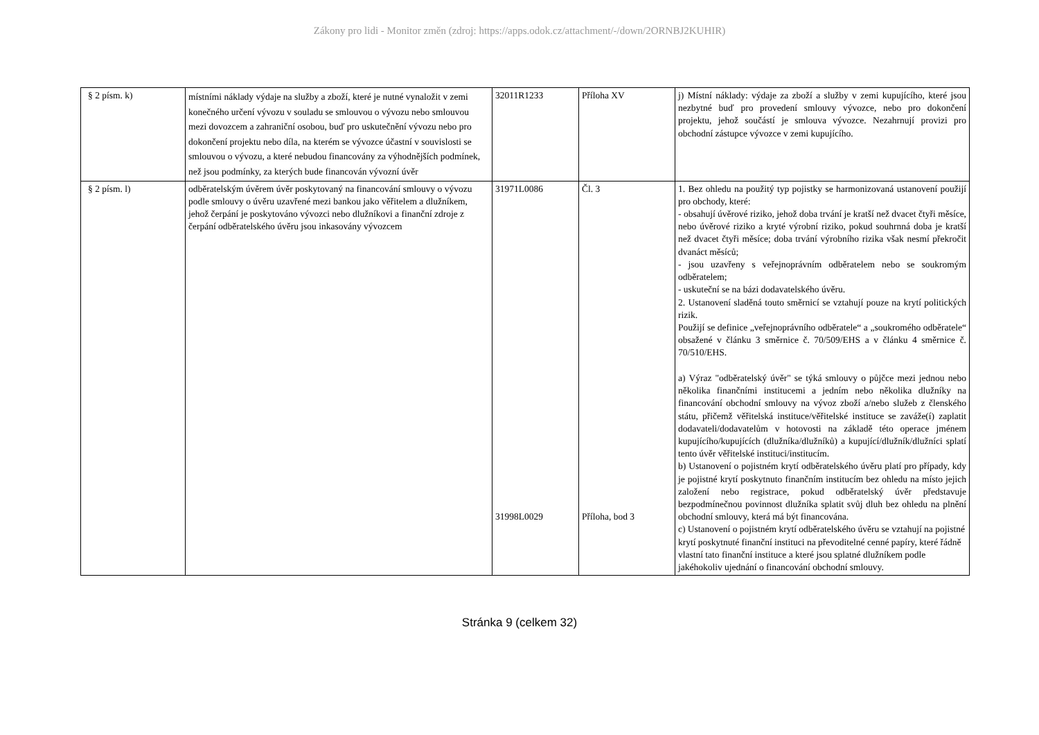Zákony pro lidi - Monitor změn (zdroj: https://apps.odok.cz/attachment/-/down/2ORNBJ2KUHIR)
| § 2 písm. k) | místními náklady výdaje na služby a zboží, které je nutné vynaložit v zemi konečného určení vývozu v souladu se smlouvou o vývozu nebo smlouvou mezi dovozcem a zahraniční osobou, buď pro uskutečnění vývozu nebo pro dokončení projektu nebo díla, na kterém se vývozce účastní v souvislosti se smlouvou o vývozu, a které nebudou financovány za výhodnějších podmínek, než jsou podmínky, za kterých bude financován vývozní úvěr | 32011R1233 | Příloha XV | j) Místní náklady: výdaje za zboží a služby v zemi kupujícího, které jsou nezbytné buď pro provedení smlouvy vývozce, nebo pro dokončení projektu, jehož součástí je smlouva vývozce. Nezahrnují provizi pro obchodní zástupce vývozce v zemi kupujícího. |
| § 2 písm. l) | odběratelským úvěrem úvěr poskytovaný na financování smlouvy o vývozu podle smlouvy o úvěru uzavřené mezi bankou jako věřitelem a dlužníkem, jehož čerpání je poskytováno vývozci nebo dlužníkovi a finanční zdroje z čerpání odběratelského úvěru jsou inkasovány vývozcem | 31971L0086 31998L0029 | Čl. 3 Příloha, bod 3 | 1. Bez ohledu na použitý typ pojistky se harmonizovaná ustanovení použijí pro obchody, které: - obsahují úvěrové riziko, jehož doba trvání je kratší než dvacet čtyři měsíce, nebo úvěrové riziko a kryté výrobní riziko, pokud souhrnná doba je kratší než dvacet čtyři měsíce; doba trvání výrobního rizika však nesmí překročit dvanáct měsíců; - jsou uzavřeny s veřejnoprávním odběratelem nebo se soukromým odběratelem; - uskuteční se na bázi dodavatelského úvěru. 2. Ustanovení sladěná touto směrnicí se vztahují pouze na krytí politických rizik. Použijí se definice „veřejnoprávního odběratele“ a „soukromého odběratele“ obsažené v článku 3 směrnice č. 70/509/EHS a v článku 4 směrnice č. 70/510/EHS. a) Výraz "odběratelský úvěr" se týká smlouvy o půjčce mezi jednou nebo několika finančními institucemi a jedním nebo několika dlužníky na financování obchodní smlouvy na vývoz zboží a/nebo služeb z členského státu, přičemž věřitelská instituce/věřitelské instituce se zaváže(í) zaplatit dodavateli/dodavatelům v hotovosti na základě této operace jménem kupujícího/kupujících (dlužníka/dlužníků) a kupující/dlužník/dlužníci splatí tento úvěr věřitelské instituci/institucím. b) Ustanovení o pojistném krytí odběratelského úvěru platí pro případy, kdy je pojistné krytí poskytnuto finančním institucím bez ohledu na místo jejich založení nebo registrace, pokud odběratelský úvěr představuje bezpodmínečnou povinnost dlužníka splatit svůj dluh bez ohledu na plnění obchodní smlouvy, která má být financována. c) Ustanovení o pojistném krytí odběratelského úvěru se vztahují na pojistné krytí poskytnuté finanční instituci na převoditelné cenné papíry, které řádně vlastní tato finanční instituce a které jsou splatné dlužníkem podle jakéhokoliv ujednání o financování obchodní smlouvy. |
Stránka 9 (celkem 32)